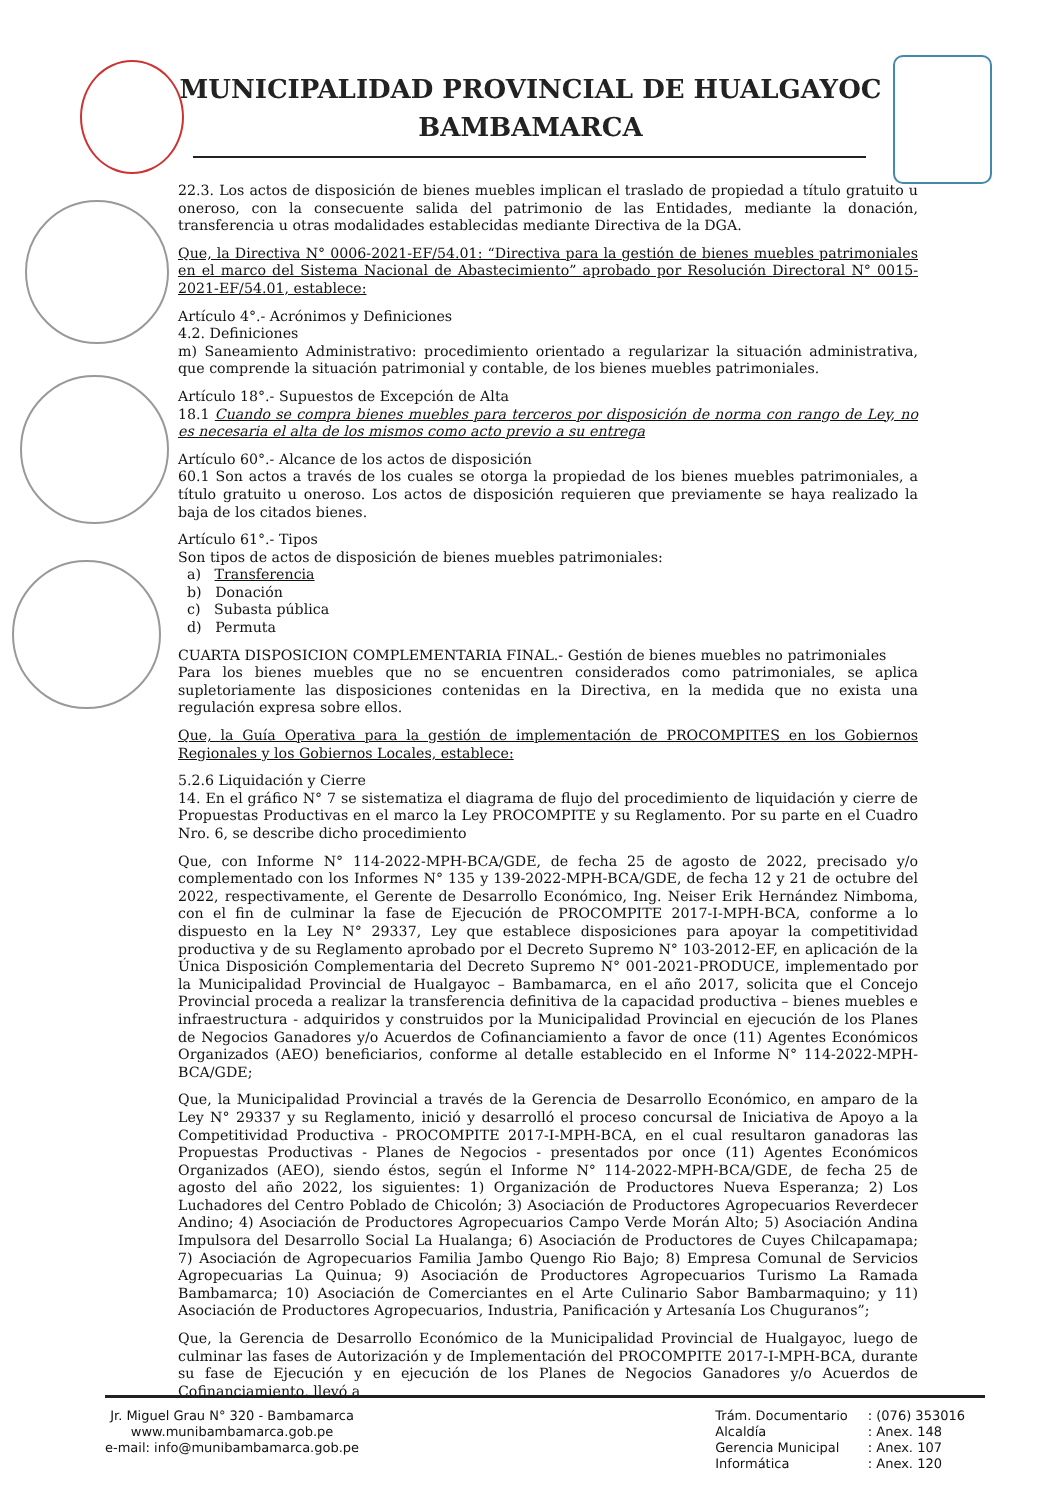MUNICIPALIDAD PROVINCIAL DE HUALGAYOC
BAMBAMARCA
22.3. Los actos de disposición de bienes muebles implican el traslado de propiedad a título gratuito u oneroso, con la consecuente salida del patrimonio de las Entidades, mediante la donación, transferencia u otras modalidades establecidas mediante Directiva de la DGA.
Que, la Directiva N° 0006-2021-EF/54.01: “Directiva para la gestión de bienes muebles patrimoniales en el marco del Sistema Nacional de Abastecimiento” aprobado por Resolución Directoral N° 0015-2021-EF/54.01, establece:
Artículo 4°.- Acrónimos y Definiciones
4.2. Definiciones
m) Saneamiento Administrativo: procedimiento orientado a regularizar la situación administrativa, que comprende la situación patrimonial y contable, de los bienes muebles patrimoniales.
Artículo 18°.- Supuestos de Excepción de Alta
18.1 Cuando se compra bienes muebles para terceros por disposición de norma con rango de Ley, no es necesaria el alta de los mismos como acto previo a su entrega
Artículo 60°.- Alcance de los actos de disposición
60.1 Son actos a través de los cuales se otorga la propiedad de los bienes muebles patrimoniales, a título gratuito u oneroso. Los actos de disposición requieren que previamente se haya realizado la baja de los citados bienes.
Artículo 61°.- Tipos
Son tipos de actos de disposición de bienes muebles patrimoniales:
a) Transferencia
b) Donación
c) Subasta pública
d) Permuta
CUARTA DISPOSICION COMPLEMENTARIA FINAL.- Gestión de bienes muebles no patrimoniales
Para los bienes muebles que no se encuentren considerados como patrimoniales, se aplica supletoriamente las disposiciones contenidas en la Directiva, en la medida que no exista una regulación expresa sobre ellos.
Que, la Guía Operativa para la gestión de implementación de PROCOMPITES en los Gobiernos Regionales y los Gobiernos Locales, establece:
5.2.6 Liquidación y Cierre
14. En el gráfico N° 7 se sistematiza el diagrama de flujo del procedimiento de liquidación y cierre de Propuestas Productivas en el marco la Ley PROCOMPITE y su Reglamento. Por su parte en el Cuadro Nro. 6, se describe dicho procedimiento
Que, con Informe N° 114-2022-MPH-BCA/GDE, de fecha 25 de agosto de 2022, precisado y/o complementado con los Informes N° 135 y 139-2022-MPH-BCA/GDE, de fecha 12 y 21 de octubre del 2022, respectivamente, el Gerente de Desarrollo Económico, Ing. Neiser Erik Hernández Nimboma, con el fin de culminar la fase de Ejecución de PROCOMPITE 2017-I-MPH-BCA, conforme a lo dispuesto en la Ley N° 29337, Ley que establece disposiciones para apoyar la competitividad productiva y de su Reglamento aprobado por el Decreto Supremo N° 103-2012-EF, en aplicación de la Única Disposición Complementaria del Decreto Supremo N° 001-2021-PRODUCE, implementado por la Municipalidad Provincial de Hualgayoc – Bambamarca, en el año 2017, solicita que el Concejo Provincial proceda a realizar la transferencia definitiva de la capacidad productiva – bienes muebles e infraestructura - adquiridos y construidos por la Municipalidad Provincial en ejecución de los Planes de Negocios Ganadores y/o Acuerdos de Cofinanciamiento a favor de once (11) Agentes Económicos Organizados (AEO) beneficiarios, conforme al detalle establecido en el Informe N° 114-2022-MPH-BCA/GDE;
Que, la Municipalidad Provincial a través de la Gerencia de Desarrollo Económico, en amparo de la Ley N° 29337 y su Reglamento, inició y desarrolló el proceso concursal de Iniciativa de Apoyo a la Competitividad Productiva - PROCOMPITE 2017-I-MPH-BCA, en el cual resultaron ganadoras las Propuestas Productivas - Planes de Negocios - presentados por once (11) Agentes Económicos Organizados (AEO), siendo éstos, según el Informe N° 114-2022-MPH-BCA/GDE, de fecha 25 de agosto del año 2022, los siguientes: 1) Organización de Productores Nueva Esperanza; 2) Los Luchadores del Centro Poblado de Chicolón; 3) Asociación de Productores Agropecuarios Reverdecer Andino; 4) Asociación de Productores Agropecuarios Campo Verde Morán Alto; 5) Asociación Andina Impulsora del Desarrollo Social La Hualanga; 6) Asociación de Productores de Cuyes Chilcapamapa; 7) Asociación de Agropecuarios Familia Jambo Quengo Rio Bajo; 8) Empresa Comunal de Servicios Agropecuarias La Quinua; 9) Asociación de Productores Agropecuarios Turismo La Ramada Bambamarca; 10) Asociación de Comerciantes en el Arte Culinario Sabor Bambarmaquino; y 11) Asociación de Productores Agropecuarios, Industria, Panificación y Artesanía Los Chuguranos”;
Que, la Gerencia de Desarrollo Económico de la Municipalidad Provincial de Hualgayoc, luego de culminar las fases de Autorización y de Implementación del PROCOMPITE 2017-I-MPH-BCA, durante su fase de Ejecución y en ejecución de los Planes de Negocios Ganadores y/o Acuerdos de Cofinanciamiento, llevó a
Jr. Miguel Grau N° 320 - Bambamarca
www.munibambamarca.gob.pe
e-mail: info@munibambamarca.gob.pe
| Trám. Documentario | : (076) 353016 |
| Alcaldía | : Anex. 148 |
| Gerencia Municipal | : Anex. 107 |
| Informática | : Anex. 120 |